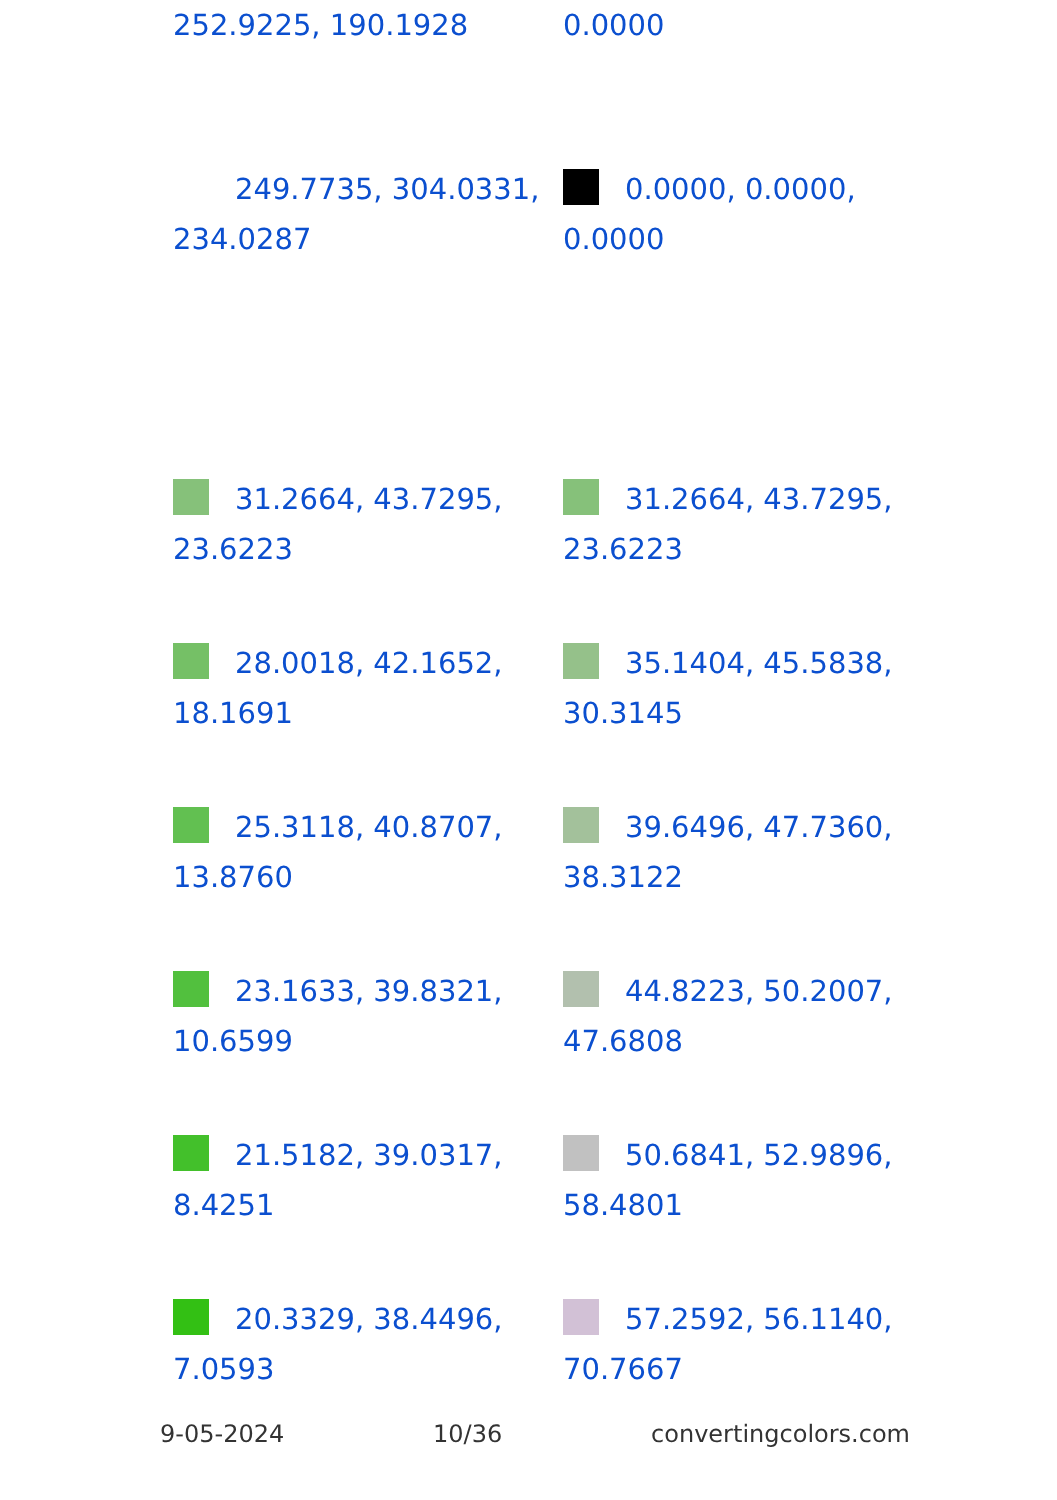| 252.9225, 190.1928 | 0.0000 |
| 249.7735, 304.0331, 234.0287 | 0.0000, 0.0000, 0.0000 |
| 31.2664, 43.7295, 23.6223 | 31.2664, 43.7295, 23.6223 |
| 28.0018, 42.1652, 18.1691 | 35.1404, 45.5838, 30.3145 |
| 25.3118, 40.8707, 13.8760 | 39.6496, 47.7360, 38.3122 |
| 23.1633, 39.8321, 10.6599 | 44.8223, 50.2007, 47.6808 |
| 21.5182, 39.0317, 8.4251 | 50.6841, 52.9896, 58.4801 |
| 20.3329, 38.4496, 7.0593 | 57.2592, 56.1140, 70.7667 |
9-05-2024 10/36 convertingcolors.com